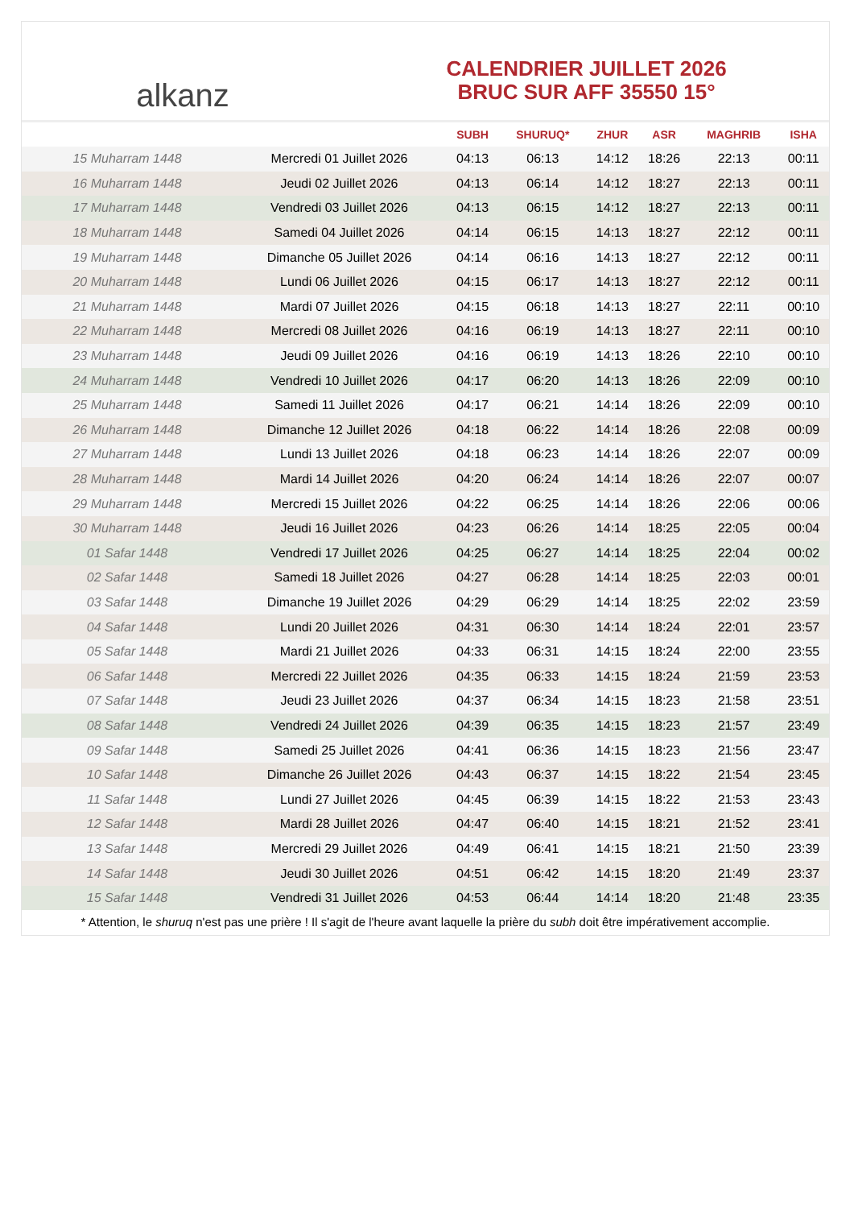alkanz
CALENDRIER JUILLET 2026
BRUC SUR AFF 35550 15°
| | | SUBH | SHURUQ* | ZHUR | ASR | MAGHRIB | ISHA |
| --- | --- | --- | --- | --- | --- | --- | --- |
| 15 Muharram 1448 | Mercredi 01 Juillet 2026 | 04:13 | 06:13 | 14:12 | 18:26 | 22:13 | 00:11 |
| 16 Muharram 1448 | Jeudi 02 Juillet 2026 | 04:13 | 06:14 | 14:12 | 18:27 | 22:13 | 00:11 |
| 17 Muharram 1448 | Vendredi 03 Juillet 2026 | 04:13 | 06:15 | 14:12 | 18:27 | 22:13 | 00:11 |
| 18 Muharram 1448 | Samedi 04 Juillet 2026 | 04:14 | 06:15 | 14:13 | 18:27 | 22:12 | 00:11 |
| 19 Muharram 1448 | Dimanche 05 Juillet 2026 | 04:14 | 06:16 | 14:13 | 18:27 | 22:12 | 00:11 |
| 20 Muharram 1448 | Lundi 06 Juillet 2026 | 04:15 | 06:17 | 14:13 | 18:27 | 22:12 | 00:11 |
| 21 Muharram 1448 | Mardi 07 Juillet 2026 | 04:15 | 06:18 | 14:13 | 18:27 | 22:11 | 00:10 |
| 22 Muharram 1448 | Mercredi 08 Juillet 2026 | 04:16 | 06:19 | 14:13 | 18:27 | 22:11 | 00:10 |
| 23 Muharram 1448 | Jeudi 09 Juillet 2026 | 04:16 | 06:19 | 14:13 | 18:26 | 22:10 | 00:10 |
| 24 Muharram 1448 | Vendredi 10 Juillet 2026 | 04:17 | 06:20 | 14:13 | 18:26 | 22:09 | 00:10 |
| 25 Muharram 1448 | Samedi 11 Juillet 2026 | 04:17 | 06:21 | 14:14 | 18:26 | 22:09 | 00:10 |
| 26 Muharram 1448 | Dimanche 12 Juillet 2026 | 04:18 | 06:22 | 14:14 | 18:26 | 22:08 | 00:09 |
| 27 Muharram 1448 | Lundi 13 Juillet 2026 | 04:18 | 06:23 | 14:14 | 18:26 | 22:07 | 00:09 |
| 28 Muharram 1448 | Mardi 14 Juillet 2026 | 04:20 | 06:24 | 14:14 | 18:26 | 22:07 | 00:07 |
| 29 Muharram 1448 | Mercredi 15 Juillet 2026 | 04:22 | 06:25 | 14:14 | 18:26 | 22:06 | 00:06 |
| 30 Muharram 1448 | Jeudi 16 Juillet 2026 | 04:23 | 06:26 | 14:14 | 18:25 | 22:05 | 00:04 |
| 01 Safar 1448 | Vendredi 17 Juillet 2026 | 04:25 | 06:27 | 14:14 | 18:25 | 22:04 | 00:02 |
| 02 Safar 1448 | Samedi 18 Juillet 2026 | 04:27 | 06:28 | 14:14 | 18:25 | 22:03 | 00:01 |
| 03 Safar 1448 | Dimanche 19 Juillet 2026 | 04:29 | 06:29 | 14:14 | 18:25 | 22:02 | 23:59 |
| 04 Safar 1448 | Lundi 20 Juillet 2026 | 04:31 | 06:30 | 14:14 | 18:24 | 22:01 | 23:57 |
| 05 Safar 1448 | Mardi 21 Juillet 2026 | 04:33 | 06:31 | 14:15 | 18:24 | 22:00 | 23:55 |
| 06 Safar 1448 | Mercredi 22 Juillet 2026 | 04:35 | 06:33 | 14:15 | 18:24 | 21:59 | 23:53 |
| 07 Safar 1448 | Jeudi 23 Juillet 2026 | 04:37 | 06:34 | 14:15 | 18:23 | 21:58 | 23:51 |
| 08 Safar 1448 | Vendredi 24 Juillet 2026 | 04:39 | 06:35 | 14:15 | 18:23 | 21:57 | 23:49 |
| 09 Safar 1448 | Samedi 25 Juillet 2026 | 04:41 | 06:36 | 14:15 | 18:23 | 21:56 | 23:47 |
| 10 Safar 1448 | Dimanche 26 Juillet 2026 | 04:43 | 06:37 | 14:15 | 18:22 | 21:54 | 23:45 |
| 11 Safar 1448 | Lundi 27 Juillet 2026 | 04:45 | 06:39 | 14:15 | 18:22 | 21:53 | 23:43 |
| 12 Safar 1448 | Mardi 28 Juillet 2026 | 04:47 | 06:40 | 14:15 | 18:21 | 21:52 | 23:41 |
| 13 Safar 1448 | Mercredi 29 Juillet 2026 | 04:49 | 06:41 | 14:15 | 18:21 | 21:50 | 23:39 |
| 14 Safar 1448 | Jeudi 30 Juillet 2026 | 04:51 | 06:42 | 14:15 | 18:20 | 21:49 | 23:37 |
| 15 Safar 1448 | Vendredi 31 Juillet 2026 | 04:53 | 06:44 | 14:14 | 18:20 | 21:48 | 23:35 |
* Attention, le shuruq n'est pas une prière ! Il s'agit de l'heure avant laquelle la prière du subh doit être impérativement accomplie.